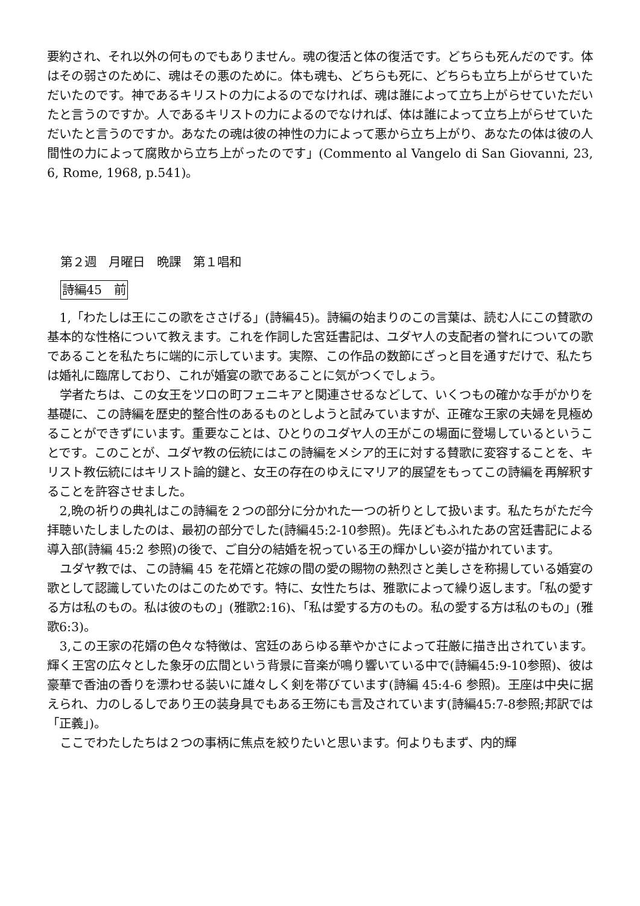要約され、それ以外の何ものでもありません。魂の復活と体の復活です。どちらも死んだのです。体はその弱さのために、魂はその悪のために。体も魂も、どちらも死に、どちらも立ち上がらせていただいたのです。神であるキリストの力によるのでなければ、魂は誰によって立ち上がらせていただいたと言うのですか。人であるキリストの力によるのでなければ、体は誰によって立ち上がらせていただいたと言うのですか。あなたの魂は彼の神性の力によって悪から立ち上がり、あなたの体は彼の人間性の力によって腐敗から立ち上がったのです」(Commento al Vangelo di San Giovanni, 23, 6, Rome, 1968, p.541)。
第２週　月曜日　晩課　第１唱和
詩編45　前
1,「わたしは王にこの歌をささげる」(詩編45)。詩編の始まりのこの言葉は、読む人にこの賛歌の基本的な性格について教えます。これを作詞した宮廷書記は、ユダヤ人の支配者の誉れについての歌であることを私たちに端的に示しています。実際、この作品の数節にざっと目を通すだけで、私たちは婚礼に臨席しており、これが婚宴の歌であることに気がつくでしょう。
学者たちは、この女王をツロの町フェニキアと関連させるなどして、いくつもの確かな手がかりを基礎に、この詩編を歴史的整合性のあるものとしようと試みていますが、正確な王家の夫婦を見極めることができずにいます。重要なことは、ひとりのユダヤ人の王がこの場面に登場しているということです。このことが、ユダヤ教の伝統にはこの詩編をメシア的王に対する賛歌に変容することを、キリスト教伝統にはキリスト論的鍵と、女王の存在のゆえにマリア的展望をもってこの詩編を再解釈することを許容させました。
2,晩の祈りの典礼はこの詩編を２つの部分に分かれた一つの祈りとして扱います。私たちがただ今拝聴いたしましたのは、最初の部分でした(詩編45:2-10参照)。先ほどもふれたあの宮廷書記による導入部(詩編 45:2 参照)の後で、ご自分の結婚を祝っている王の輝かしい姿が描かれています。
ユダヤ教では、この詩編 45 を花婿と花嫁の間の愛の賜物の熱烈さと美しさを称揚している婚宴の歌として認識していたのはこのためです。特に、女性たちは、雅歌によって繰り返します。「私の愛する方は私のもの。私は彼のもの」(雅歌2:16)、「私は愛する方のもの。私の愛する方は私のもの」(雅歌6:3)。
3,この王家の花婿の色々な特徴は、宮廷のあらゆる華やかさによって荘厳に描き出されています。輝く王宮の広々とした象牙の広間という背景に音楽が鳴り響いている中で(詩編45:9-10参照)、彼は豪華で香油の香りを漂わせる装いに雄々しく剣を帯びています(詩編 45:4-6 参照)。王座は中央に据えられ、力のしるしであり王の装身具でもある王笏にも言及されています(詩編45:7-8参照;邦訳では「正義」)。
ここでわたしたちは２つの事柄に焦点を絞りたいと思います。何よりもまず、内的輝